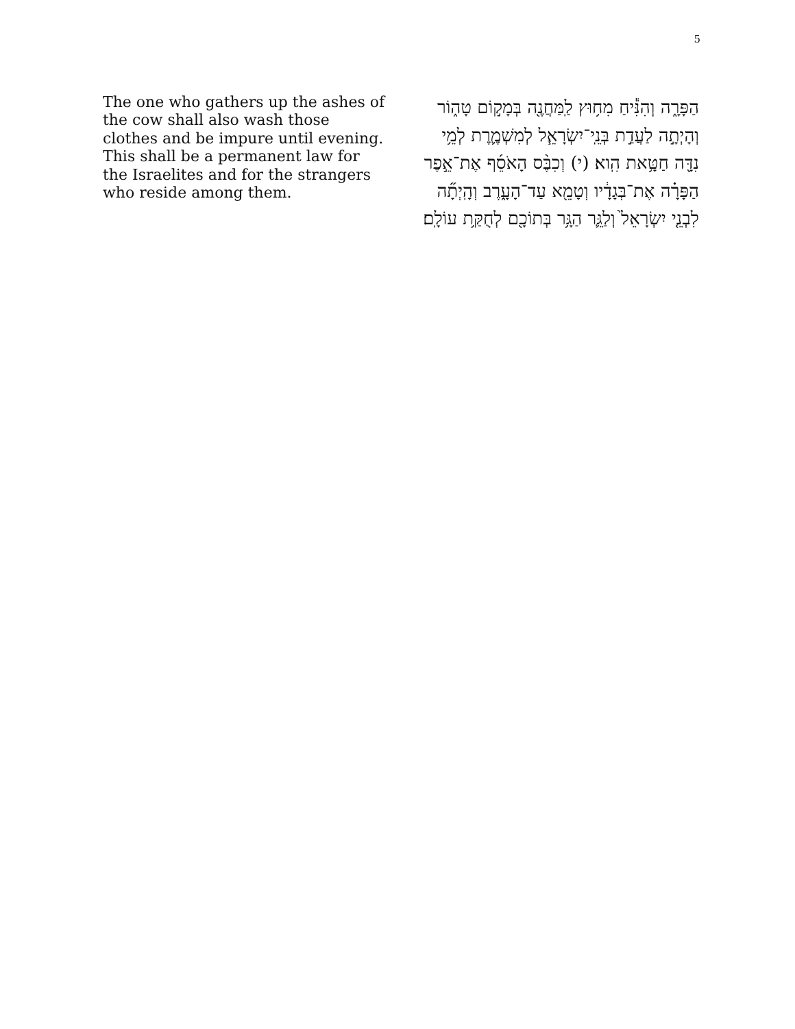5
The one who gathers up the ashes of the cow shall also wash those clothes and be impure until evening. This shall be a permanent law for the Israelites and for the strangers who reside among them.
הַפָּרָ֑ה וְהִנִּ֕יחַ מִח֥וּץ לַֽמַּחֲנֶ֖ה בְּמָק֣וֹם טָה֑וֹר וְהָיְתָ֣ה לַעֲדַ֣ת בְּנֵֽי־יִשְׂרָאֵ֧ל לְמִשְׁמֶ֛רֶת לְמֵ֥י נִדָּ֖ה חַטָּ֥את הִֽוא׃ (י) וְכִבֶּ֨ס הָאֹסֵ֜ף אֶת־אֵ֣פֶר הַפָּרָ֗ה אֶת־בְּגָדָ֔יו וְטָמֵ֖א עַד־הָעָ֑רֶב וְהָֽיְתָ֞ה לִבְנֵ֤י יִשְׂרָאֵל֙ וְלַגֵּ֛ר הַגָּ֥ר בְּתוֹכָ֖ם לְחֻקַּ֥ת עוֹלָֽם׃